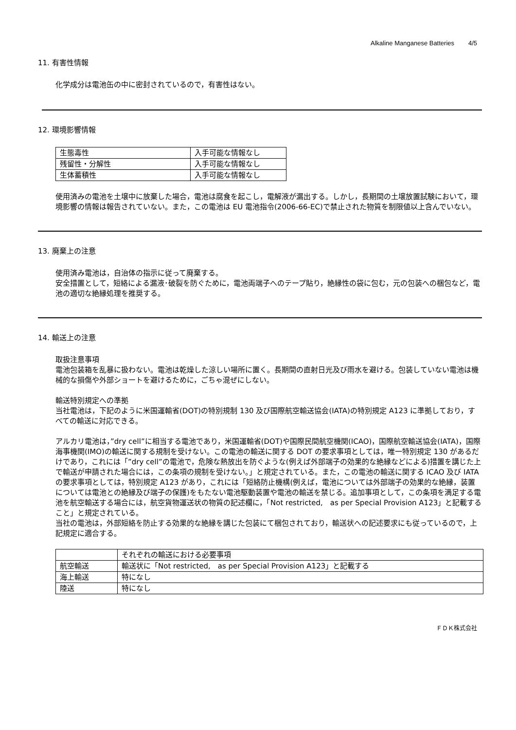Alkaline Manganese Batteries 4/5
11. 有害性情報
化学成分は電池缶の中に密封されているので，有害性はない。
12. 環境影響情報
| 生態毒性 | 入手可能な情報なし |
| 残留性・分解性 | 入手可能な情報なし |
| 生体蓄積性 | 入手可能な情報なし |
使用済みの電池を土壌中に放棄した場合，電池は腐食を起こし，電解液が漏出する。しかし，長期間の土壌放置試験において，環境影響の情報は報告されていない。また，この電池は EU 電池指令(2006-66-EC)で禁止された物質を制限値以上含んでいない。
13. 廃棄上の注意
使用済み電池は，自治体の指示に従って廃棄する。
安全措置として，短絡による漏液･破裂を防ぐために，電池両端子へのテープ貼り，絶縁性の袋に包む，元の包装への梱包など，電池の適切な絶縁処理を推奨する。
14. 輸送上の注意
取扱注意事項
電池包装箱を乱暴に扱わない。電池は乾燥した涼しい場所に置く。長期間の直射日光及び雨水を避ける。包装していない電池は機械的な損傷や外部ショートを避けるために，ごちゃ混ぜにしない。
輸送特別規定への準拠
当社電池は，下記のように米国運輸省(DOT)の特別規制 130 及び国際航空輸送協会(IATA)の特別規定 A123 に準拠しており，すべての輸送に対応できる。
アルカリ電池は，”dry cell”に相当する電池であり，米国運輸省(DOT)や国際民間航空機関(ICAO)，国際航空輸送協会(IATA)，国際海事機関(IMO)の輸送に関する規制を受けない。この電池の輸送に関する DOT の要求事項としては，唯一特別規定 130 があるだけであり，これには「”dry cell”の電池で，危険な熱放出を防ぐような(例えば外部端子の効果的な絶縁などによる)措置を講じた上で輸送が申請された場合には，この条項の規制を受けない。」と規定されている。また，この電池の輸送に関する ICAO 及び IATA の要求事項としては，特別規定 A123 があり，これには「短絡防止機構(例えば，電池については外部端子の効果的な絶縁，装置については電池との絶縁及び端子の保護)をもたない電池駆動装置や電池の輸送を禁じる。追加事項として，この条項を満足する電池を航空輸送する場合には，航空貨物運送状の物質の記述欄に，「Not restricted,　as per Special Provision A123」と記載すること」と規定されている。
当社の電池は，外部短絡を防止する効果的な絶縁を講じた包装にて梱包されており，輸送状への記述要求にも従っているので，上記規定に適合する。
| | それぞれの輸送における必要事項 |
| 航空輸送 | 輸送状に「Not restricted, as per Special Provision A123」と記載する |
| 海上輸送 | 特になし |
| 陸送 | 特になし |
ＦＤＫ株式会社